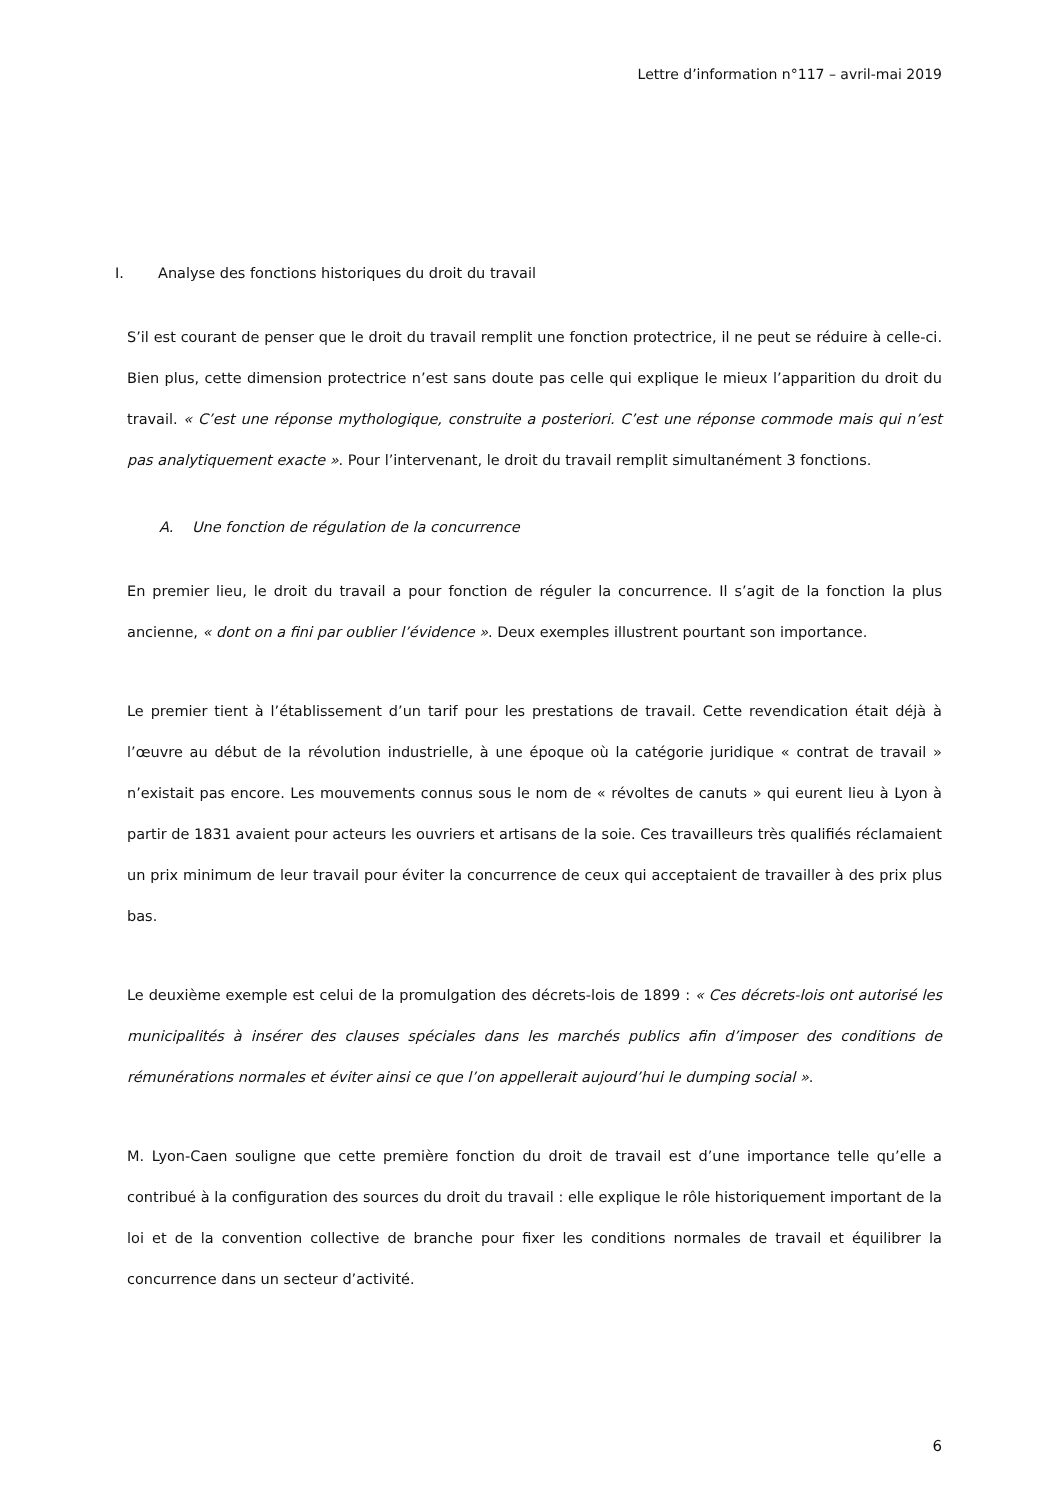Lettre d’information n°117 – avril-mai 2019
I. Analyse des fonctions historiques du droit du travail
S’il est courant de penser que le droit du travail remplit une fonction protectrice, il ne peut se réduire à celle-ci. Bien plus, cette dimension protectrice n’est sans doute pas celle qui explique le mieux l’apparition du droit du travail. « C’est une réponse mythologique, construite a posteriori. C’est une réponse commode mais qui n’est pas analytiquement exacte ». Pour l’intervenant, le droit du travail remplit simultanément 3 fonctions.
A. Une fonction de régulation de la concurrence
En premier lieu, le droit du travail a pour fonction de réguler la concurrence. Il s’agit de la fonction la plus ancienne, « dont on a fini par oublier l’évidence ». Deux exemples illustrent pourtant son importance.
Le premier tient à l’établissement d’un tarif pour les prestations de travail. Cette revendication était déjà à l’œuvre au début de la révolution industrielle, à une époque où la catégorie juridique « contrat de travail » n’existait pas encore. Les mouvements connus sous le nom de « révoltes de canuts » qui eurent lieu à Lyon à partir de 1831 avaient pour acteurs les ouvriers et artisans de la soie. Ces travailleurs très qualifiés réclamaient un prix minimum de leur travail pour éviter la concurrence de ceux qui acceptaient de travailler à des prix plus bas.
Le deuxième exemple est celui de la promulgation des décrets-lois de 1899 : « Ces décrets-lois ont autorisé les municipalités à insérer des clauses spéciales dans les marchés publics afin d’imposer des conditions de rémunérations normales et éviter ainsi ce que l’on appellerait aujourd’hui le dumping social ».
M. Lyon-Caen souligne que cette première fonction du droit de travail est d’une importance telle qu’elle a contribué à la configuration des sources du droit du travail : elle explique le rôle historiquement important de la loi et de la convention collective de branche pour fixer les conditions normales de travail et équilibrer la concurrence dans un secteur d’activité.
6